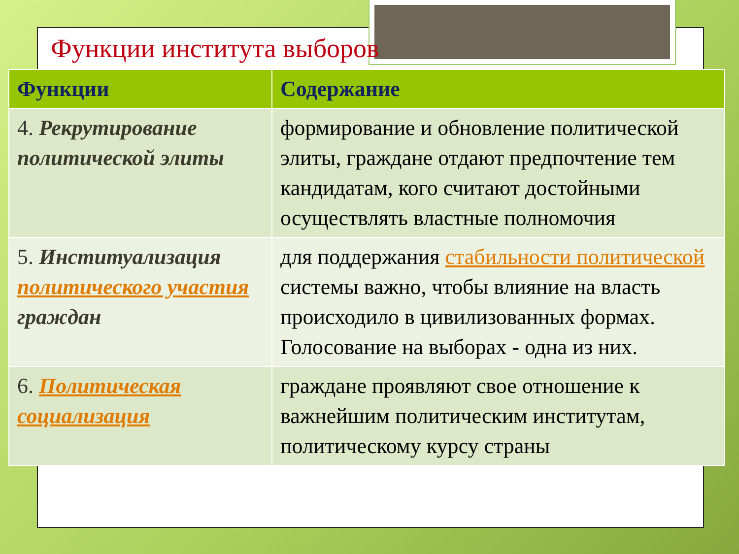Функции института выборов
| Функции | Содержание |
| --- | --- |
| 4. Рекрутирование политической элиты | формирование и обновление политической элиты, граждане отдают предпочтение тем кандидатам, кого считают достойными осуществлять властные полномочия |
| 5. Институализация политического участия граждан | для поддержания стабильности политической системы важно, чтобы влияние на власть происходило в цивилизованных формах. Голосование на выборах - одна из них. |
| 6. Политическая социализация | граждане проявляют свое отношение к важнейшим политическим институтам, политическому курсу страны |